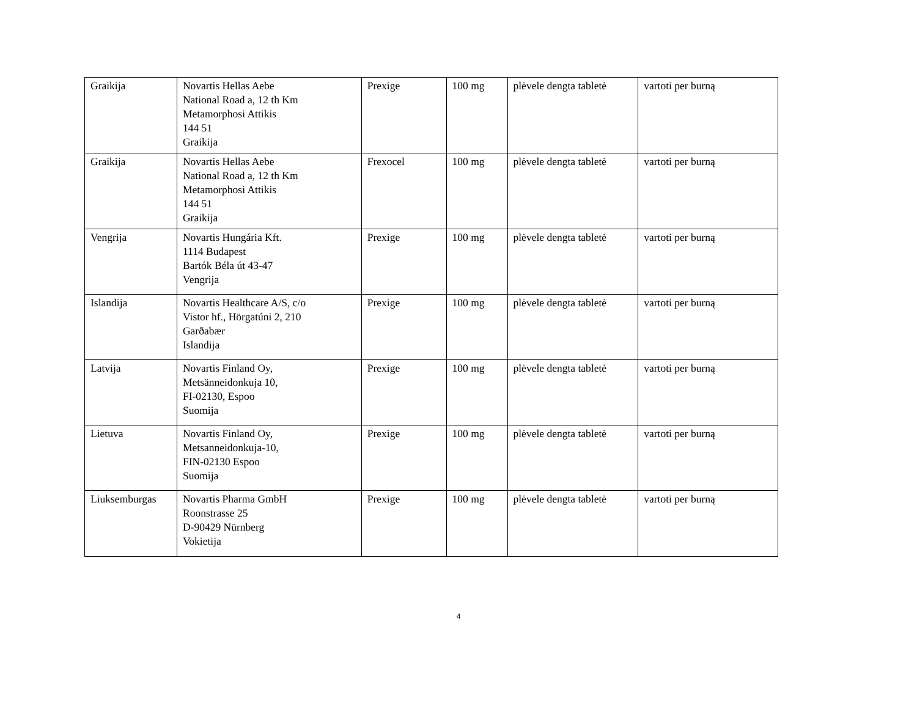| Graikija | Novartis Hellas Aebe National Road a, 12 th Km Metamorphosi Attikis 144 51 Graikija | Prexige | 100 mg | plėvele dengta tabletė | vartoti per burną |
| Graikija | Novartis Hellas Aebe National Road a, 12 th Km Metamorphosi Attikis 144 51 Graikija | Frexocel | 100 mg | plėvele dengta tabletė | vartoti per burną |
| Vengrija | Novartis Hungária Kft. 1114 Budapest Bartók Béla út 43-47 Vengrija | Prexige | 100 mg | plėvele dengta tabletė | vartoti per burną |
| Islandija | Novartis Healthcare A/S, c/o Vistor hf., Hörgatúni 2, 210 Garðabær Islandija | Prexige | 100 mg | plėvele dengta tabletė | vartoti per burną |
| Latvija | Novartis Finland Oy, Metsänneidonkuja 10, FI-02130, Espoo Suomija | Prexige | 100 mg | plėvele dengta tabletė | vartoti per burną |
| Lietuva | Novartis Finland Oy, Metsanneidonkuja-10, FIN-02130 Espoo Suomija | Prexige | 100 mg | plėvele dengta tabletė | vartoti per burną |
| Liuksemburgas | Novartis Pharma GmbH Roonstrasse 25 D-90429 Nürnberg Vokietija | Prexige | 100 mg | plėvele dengta tabletė | vartoti per burną |
4